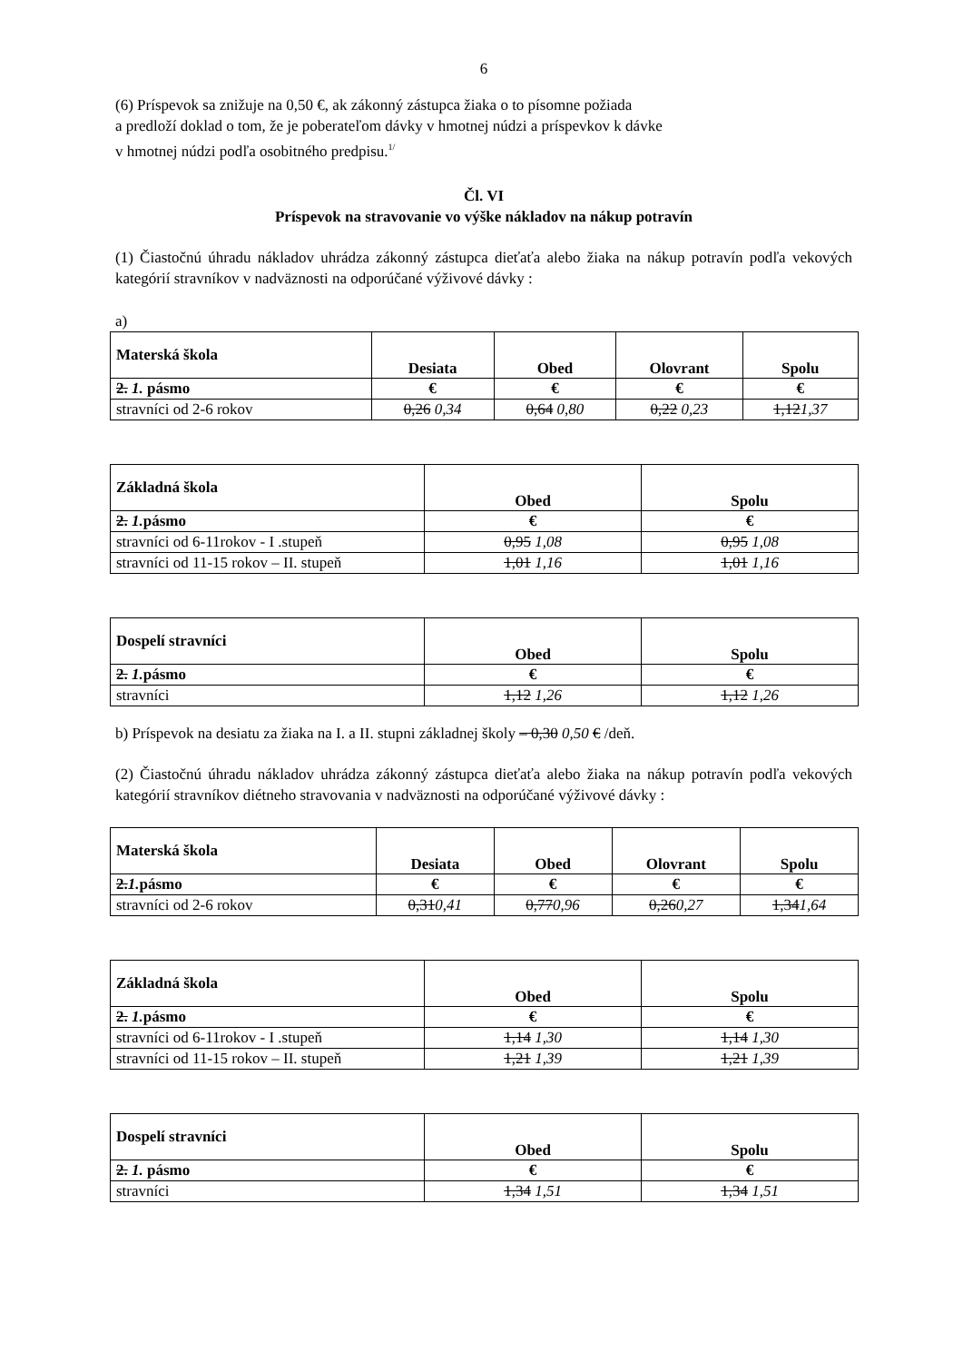6
(6) Príspevok sa znižuje na 0,50 €, ak zákonný zástupca žiaka o to písomne požiada
a predloží doklad o tom, že je poberateľom dávky v hmotnej núdzi a príspevkov k dávke
v hmotnej núdzi podľa osobitného predpisu.<sup>1/</sup>
Čl. VI
Príspevok na stravovanie vo výške nákladov na nákup potravín
(1) Čiastočnú úhradu nákladov uhrádza zákonný zástupca dieťaťa alebo žiaka na nákup potravín podľa vekových kategórií stravníkov v nadväznosti na odporúčané výživové dávky :
a)
| Materská škola | Desiata | Obed | Olovrant | Spolu |
| --- | --- | --- | --- | --- |
| 2. 1. pásmo | € | € | € | € |
| stravníci od 2-6 rokov | 0,26 0,34 | 0,64 0,80 | 0,22 0,23 | 1,12 1,37 |
| Základná škola | Obed | Spolu |
| --- | --- | --- |
| 2. 1. pásmo | € | € |
| stravníci od 6-11rokov - I .stupeň | 0,95 1,08 | 0,95 1,08 |
| stravníci od 11-15 rokov – II. stupeň | 1,01 1,16 | 1,01 1,16 |
| Dospelí stravníci | Obed | Spolu |
| --- | --- | --- |
| 2. 1. pásmo | € | € |
| stravníci | 1,12 1,26 | 1,12 1,26 |
b) Príspevok na desiatu za žiaka na I. a II. stupni základnej školy – 0,30 0,50 € /deň.
(2) Čiastočnú úhradu nákladov uhrádza zákonný zástupca dieťaťa alebo žiaka na nákup potravín podľa vekových kategórií stravníkov diétneho stravovania v nadväznosti na odporúčané výživové dávky :
| Materská škola | Desiata | Obed | Olovrant | Spolu |
| --- | --- | --- | --- | --- |
| 2. 1. pásmo | € | € | € | € |
| stravníci od 2-6 rokov | 0,31 0,41 | 0,77 0,96 | 0,26 0,27 | 1,34 1,64 |
| Základná škola | Obed | Spolu |
| --- | --- | --- |
| 2. 1. pásmo | € | € |
| stravníci od 6-11rokov - I .stupeň | 1,14 1,30 | 1,14 1,30 |
| stravníci od 11-15 rokov – II. stupeň | 1,21 1,39 | 1,21 1,39 |
| Dospelí stravníci | Obed | Spolu |
| --- | --- | --- |
| 2. 1. pásmo | € | € |
| stravníci | 1,34 1,51 | 1,34 1,51 |